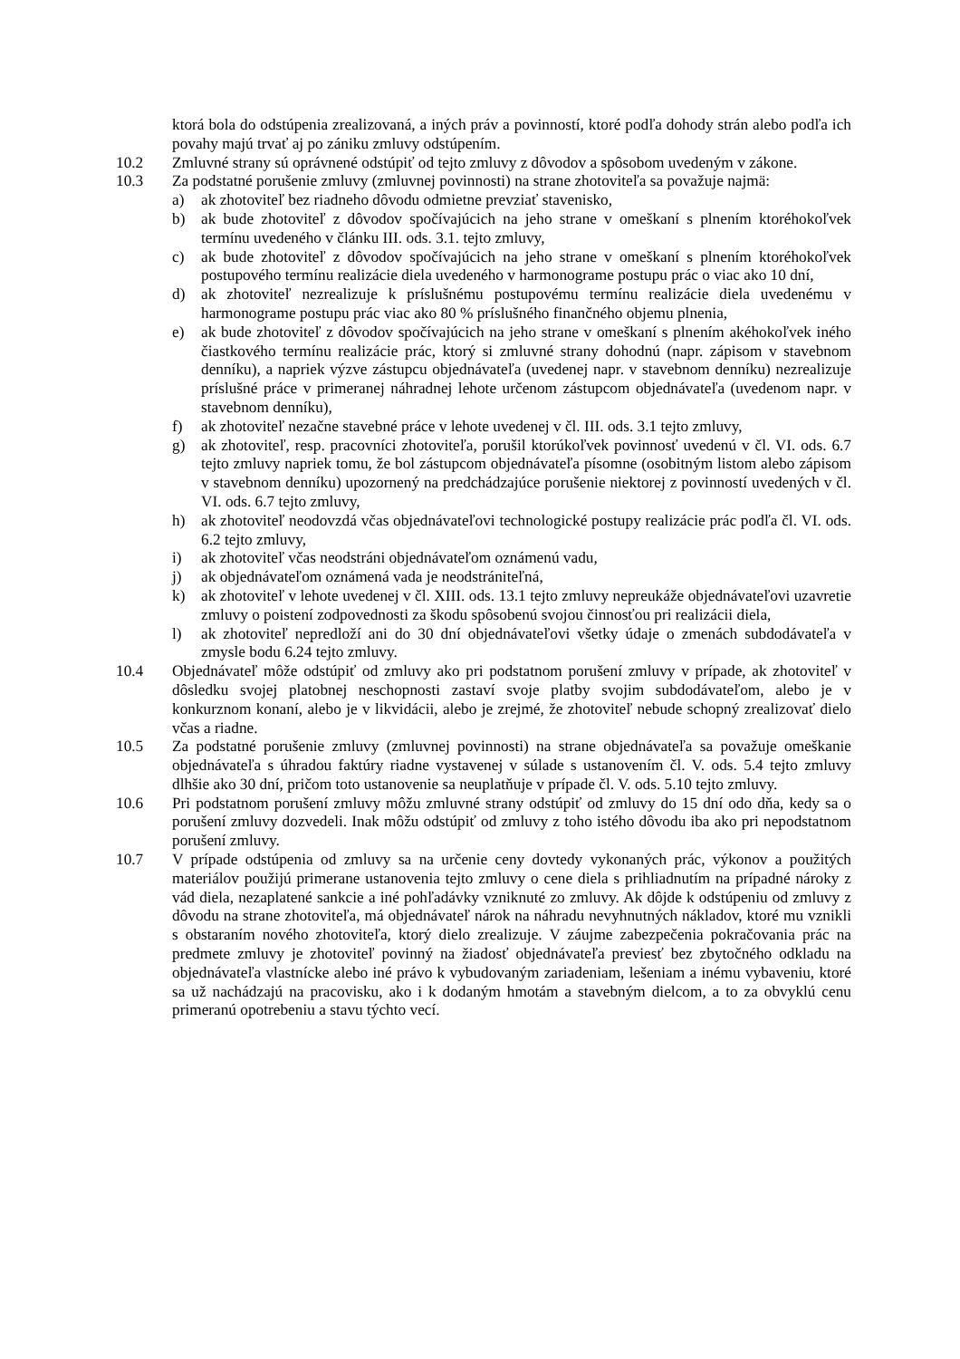ktorá bola do odstúpenia zrealizovaná, a iných práv a povinností, ktoré podľa dohody strán alebo podľa ich povahy majú trvať aj po zániku zmluvy odstúpením.
10.2 Zmluvné strany sú oprávnené odstúpiť od tejto zmluvy z dôvodov a spôsobom uvedeným v zákone.
10.3 Za podstatné porušenie zmluvy (zmluvnej povinnosti) na strane zhotoviteľa sa považuje najmä:
a) ak zhotoviteľ bez riadneho dôvodu odmietne prevziať stavenisko,
b) ak bude zhotoviteľ z dôvodov spočívajúcich na jeho strane v omeškaní s plnením ktoréhokoľvek termínu uvedeného v článku III. ods. 3.1. tejto zmluvy,
c) ak bude zhotoviteľ z dôvodov spočívajúcich na jeho strane v omeškaní s plnením ktoréhokoľvek postupového termínu realizácie diela uvedeného v harmonograme postupu prác o viac ako 10 dní,
d) ak zhotoviteľ nezrealizuje k príslušnému postupovému termínu realizácie diela uvedenému v harmonograme postupu prác viac ako 80 % príslušného finančného objemu plnenia,
e) ak bude zhotoviteľ z dôvodov spočívajúcich na jeho strane v omeškaní s plnením akéhokoľvek iného čiastkového termínu realizácie prác, ktorý si zmluvné strany dohodnú (napr. zápisom v stavebnom denníku), a napriek výzve zástupcu objednávateľa (uvedenej napr. v stavebnom denníku) nezrealizuje príslušné práce v primeranej náhradnej lehote určenom zástupcom objednávateľa (uvedenom napr. v stavebnom denníku),
f) ak zhotoviteľ nezačne stavebné práce v lehote uvedenej v čl. III. ods. 3.1 tejto zmluvy,
g) ak zhotoviteľ, resp. pracovníci zhotoviteľa, porušil ktorúkoľvek povinnosť uvedenú v čl. VI. ods. 6.7 tejto zmluvy napriek tomu, že bol zástupcom objednávateľa písomne (osobitným listom alebo zápisom v stavebnom denníku) upozornený na predchádzajúce porušenie niektorej z povinností uvedených v čl. VI. ods. 6.7 tejto zmluvy,
h) ak zhotoviteľ neodovzdá včas objednávateľovi technologické postupy realizácie prác podľa čl. VI. ods. 6.2 tejto zmluvy,
i) ak zhotoviteľ včas neodstráni objednávateľom oznámenú vadu,
j) ak objednávateľom oznámená vada je neodstrániteľná,
k) ak zhotoviteľ v lehote uvedenej v čl. XIII. ods. 13.1 tejto zmluvy nepreukáže objednávateľovi uzavretie zmluvy o poistení zodpovednosti za škodu spôsobenú svojou činnosťou pri realizácii diela,
l) ak zhotoviteľ nepredloží ani do 30 dní objednávateľovi všetky údaje o zmenách subdodávateľa v zmysle bodu 6.24 tejto zmluvy.
10.4 Objednávateľ môže odstúpiť od zmluvy ako pri podstatnom porušení zmluvy v prípade, ak zhotoviteľ v dôsledku svojej platobnej neschopnosti zastaví svoje platby svojim subdodávateľom, alebo je v konkurznom konaní, alebo je v likvidácii, alebo je zrejmé, že zhotoviteľ nebude schopný zrealizovať dielo včas a riadne.
10.5 Za podstatné porušenie zmluvy (zmluvnej povinnosti) na strane objednávateľa sa považuje omeškanie objednávateľa s úhradou faktúry riadne vystavenej v súlade s ustanovením čl. V. ods. 5.4 tejto zmluvy dlhšie ako 30 dní, pričom toto ustanovenie sa neuplatňuje v prípade čl. V. ods. 5.10 tejto zmluvy.
10.6 Pri podstatnom porušení zmluvy môžu zmluvné strany odstúpiť od zmluvy do 15 dní odo dňa, kedy sa o porušení zmluvy dozvedeli. Inak môžu odstúpiť od zmluvy z toho istého dôvodu iba ako pri nepodstatnom porušení zmluvy.
10.7 V prípade odstúpenia od zmluvy sa na určenie ceny dovtedy vykonaných prác, výkonov a použitých materiálov použijú primerane ustanovenia tejto zmluvy o cene diela s prihliadnutím na prípadné nároky z vád diela, nezaplatené sankcie a iné pohľadávky vzniknuté zo zmluvy. Ak dôjde k odstúpeniu od zmluvy z dôvodu na strane zhotoviteľa, má objednávateľ nárok na náhradu nevyhnutných nákladov, ktoré mu vznikli s obstaraním nového zhotoviteľa, ktorý dielo zrealizuje. V záujme zabezpečenia pokračovania prác na predmete zmluvy je zhotoviteľ povinný na žiadosť objednávateľa previesť bez zbytočného odkladu na objednávateľa vlastnícke alebo iné právo k vybudovaným zariadeniam, lešeniam a inému vybaveniu, ktoré sa už nachádzajú na pracovisku, ako i k dodaným hmotám a stavebným dielcom, a to za obvyklú cenu primeranú opotrebeniu a stavu týchto vecí.